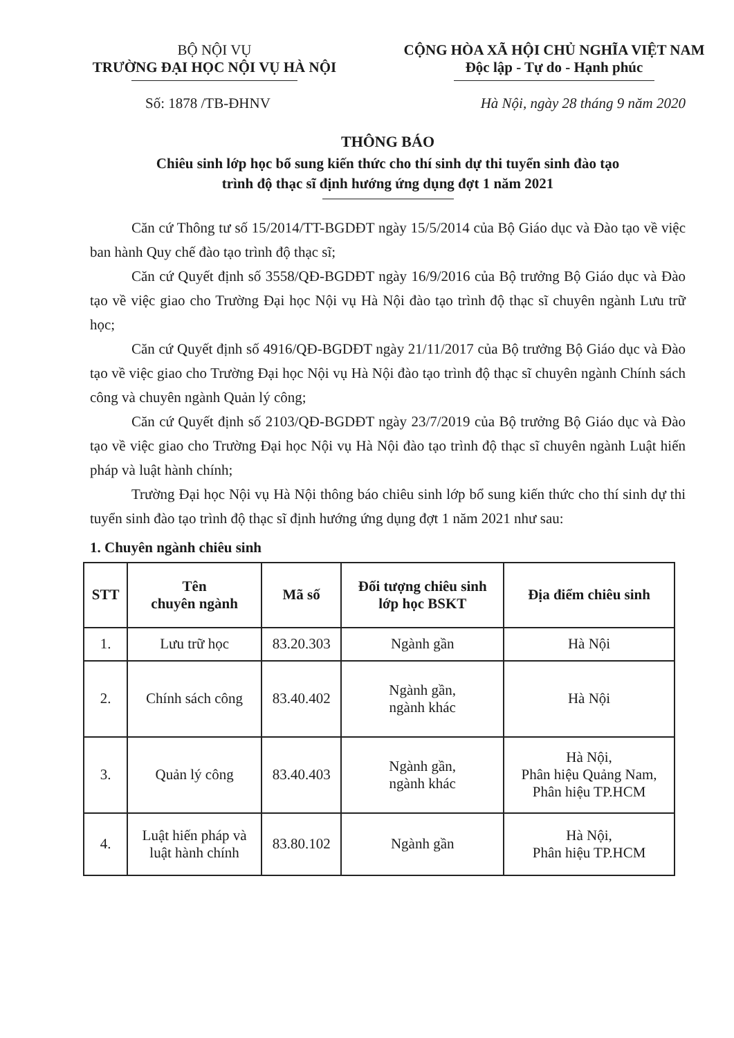BỘ NỘI VỤ
TRƯỜNG ĐẠI HỌC NỘI VỤ HÀ NỘI
CỘNG HÒA XÃ HỘI CHỦ NGHĨA VIỆT NAM
Độc lập - Tự do - Hạnh phúc
Số: 1878 /TB-ĐHNV Hà Nội, ngày 28 tháng 9 năm 2020
THÔNG BÁO
Chiêu sinh lớp học bổ sung kiến thức cho thí sinh dự thi tuyển sinh đào tạo
trình độ thạc sĩ định hướng ứng dụng đợt 1 năm 2021
Căn cứ Thông tư số 15/2014/TT-BGDĐT ngày 15/5/2014 của Bộ Giáo dục và Đào tạo về việc ban hành Quy chế đào tạo trình độ thạc sĩ;
Căn cứ Quyết định số 3558/QĐ-BGDĐT ngày 16/9/2016 của Bộ trưởng Bộ Giáo dục và Đào tạo về việc giao cho Trường Đại học Nội vụ Hà Nội đào tạo trình độ thạc sĩ chuyên ngành Lưu trữ học;
Căn cứ Quyết định số 4916/QĐ-BGDĐT ngày 21/11/2017 của Bộ trưởng Bộ Giáo dục và Đào tạo về việc giao cho Trường Đại học Nội vụ Hà Nội đào tạo trình độ thạc sĩ chuyên ngành Chính sách công và chuyên ngành Quản lý công;
Căn cứ Quyết định số 2103/QĐ-BGDĐT ngày 23/7/2019 của Bộ trưởng Bộ Giáo dục và Đào tạo về việc giao cho Trường Đại học Nội vụ Hà Nội đào tạo trình độ thạc sĩ chuyên ngành Luật hiến pháp và luật hành chính;
Trường Đại học Nội vụ Hà Nội thông báo chiêu sinh lớp bổ sung kiến thức cho thí sinh dự thi tuyển sinh đào tạo trình độ thạc sĩ định hướng ứng dụng đợt 1 năm 2021 như sau:
1. Chuyên ngành chiêu sinh
| STT | Tên chuyên ngành | Mã số | Đối tượng chiêu sinh lớp học BSKT | Địa điểm chiêu sinh |
| --- | --- | --- | --- | --- |
| 1. | Lưu trữ học | 83.20.303 | Ngành gần | Hà Nội |
| 2. | Chính sách công | 83.40.402 | Ngành gần, ngành khác | Hà Nội |
| 3. | Quản lý công | 83.40.403 | Ngành gần, ngành khác | Hà Nội, Phân hiệu Quảng Nam, Phân hiệu TP.HCM |
| 4. | Luật hiến pháp và luật hành chính | 83.80.102 | Ngành gần | Hà Nội, Phân hiệu TP.HCM |